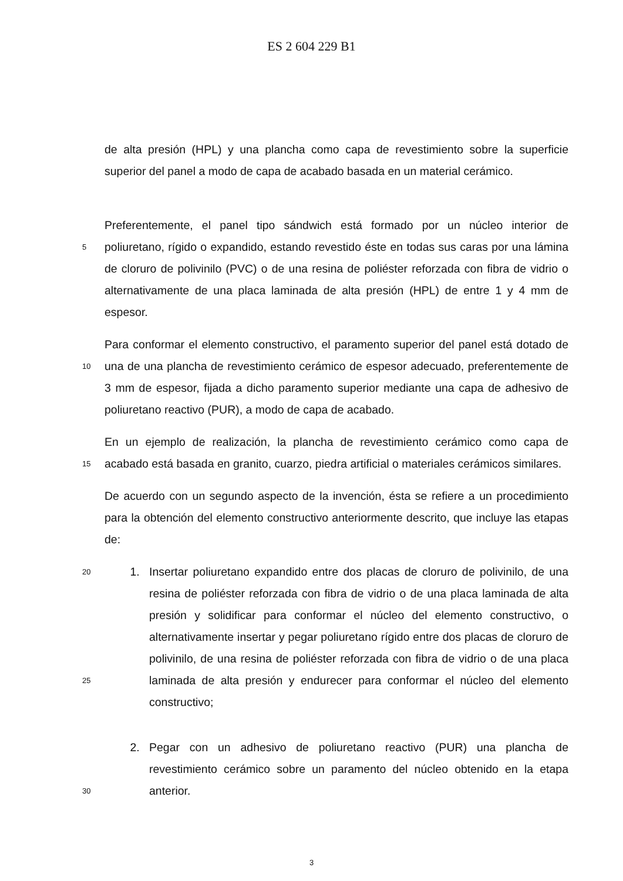ES 2 604 229 B1
de alta presión (HPL) y una plancha como capa de revestimiento sobre la superficie superior del panel a modo de capa de acabado basada en un material cerámico.
5
Preferentemente, el panel tipo sándwich está formado por un núcleo interior de poliuretano, rígido o expandido, estando revestido éste en todas sus caras por una lámina de cloruro de polivinilo (PVC) o de una resina de poliéster reforzada con fibra de vidrio o alternativamente de una placa laminada de alta presión (HPL) de entre 1 y 4 mm de espesor.
10
Para conformar el elemento constructivo, el paramento superior del panel está dotado de una de una plancha de revestimiento cerámico de espesor adecuado, preferentemente de 3 mm de espesor, fijada a dicho paramento superior mediante una capa de adhesivo de poliuretano reactivo (PUR), a modo de capa de acabado.
15
En un ejemplo de realización, la plancha de revestimiento cerámico como capa de acabado está basada en granito, cuarzo, piedra artificial o materiales cerámicos similares.
De acuerdo con un segundo aspecto de la invención, ésta se refiere a un procedimiento para la obtención del elemento constructivo anteriormente descrito, que incluye las etapas de:
20
25
1. Insertar poliuretano expandido entre dos placas de cloruro de polivinilo, de una resina de poliéster reforzada con fibra de vidrio o de una placa laminada de alta presión y solidificar para conformar el núcleo del elemento constructivo, o alternativamente insertar y pegar poliuretano rígido entre dos placas de cloruro de polivinilo, de una resina de poliéster reforzada con fibra de vidrio o de una placa laminada de alta presión y endurecer para conformar el núcleo del elemento constructivo;
30
2. Pegar con un adhesivo de poliuretano reactivo (PUR) una plancha de revestimiento cerámico sobre un paramento del núcleo obtenido en la etapa anterior.
3